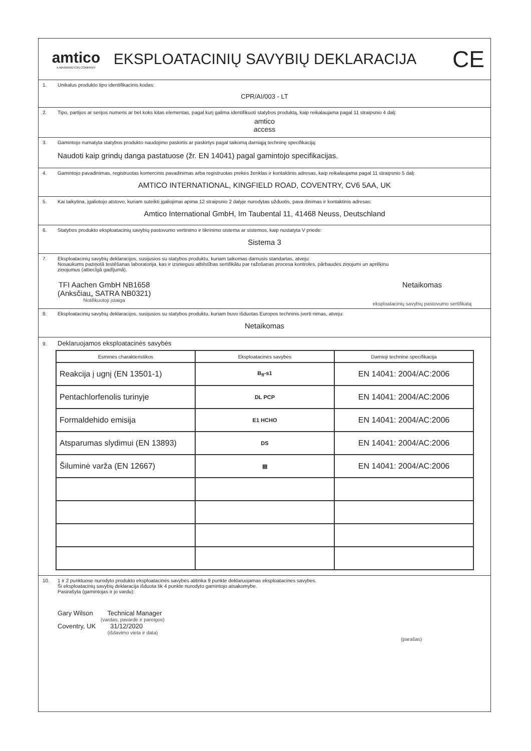amtico
A MANNINGTON COMPANY
EKSPLOATACINIŲ SAVYBIŲ DEKLARACIJA
CE
1. Unikalus produkto tipo identifikacinis kodas:
CPR/AI/003 - LT
2. Tipo, partijos ar serijos numeris ar bet koks kitas elementas, pagal kurį galima identifikuoti statybos produktą, kaip reikalaujama pagal 11 straipsnio 4 dalį:
amtico
access
3. Gamintojo numatyta statybos produkto naudojimo paskirtis ar paskirtys pagal taikomą darniąją techninę specifikaciją:
Naudoti kaip grindų danga pastatuose (žr. EN 14041) pagal gamintojo specifikacijas.
4. Gamintojo pavadinimas, registruotas komercinis pavadinimas arba registruotas prekės ženklas ir kontaktinis adresas, kaip reikalaujama pagal 11 straipsnio 5 dalį:
AMTICO INTERNATIONAL, KINGFIELD ROAD, COVENTRY, CV6 5AA, UK
5. Kai taikytina, įgaliotojo atstovo, kuriam suteikti įgaliojimai apima 12 straipsnio 2 dalyje nurodytas užduotis, pava dinimas ir kontaktinis adresas:
Amtico International GmbH, Im Taubental 11, 41468 Neuss, Deutschland
6. Statybos produkto eksploatacinių savybių pastovumo vertinimo ir tikrinimo sistema ar sistemos, kaip nustatyta V priede:
Sistema 3
7. Eksploatacinių savybių deklaracijos, susijusios su statybos produktu, kuriam taikomas darnusis standartas, atveju:
Nosaukums paziņotā testēšanas laboratorija, kas ir izsniegusi atbilstības sertifikātu par ražošanas procesa kontroles, pārbaudes ziņojumi un aprēķinu
ziņojumus (attiecīgā gadījumā).
TFI Aachen GmbH NB1658
(Anksčiau„ SATRA NB0321)
Notifikuotoji įstaiga
Netaikomas
eksploatacinių savybių pastovumo sertifikatą
8. Eksploatacinių savybių deklaracijos, susijusios su statybos produktu, kuriam buvo išduotas Europos techninis įverti nimas, atveju:
Netaikomas
9. Deklaruojamos eksploatacinės savybės
| Esminės charakteristikos | Eksploatacinės savybės | Darnioji techninė specifikacija |
| --- | --- | --- |
| Reakcija į ugnį (EN 13501-1) | B<sub>fl</sub>-s1 | EN 14041: 2004/AC:2006 |
| Pentachlorfenolis turinyje | DL PCP | EN 14041: 2004/AC:2006 |
| Formaldehido emisija | E1 HCHO | EN 14041: 2004/AC:2006 |
| Atsparumas slydimui (EN 13893) | DS | EN 14041: 2004/AC:2006 |
| Šiluminė varža (EN 12667) | ▤ | EN 14041: 2004/AC:2006 |
10. 1 ir 2 punktuose nurodyto produkto eksploatacinės savybės atitinka 9 punkte deklaruojamas eksploatacines savybes.
Ši eksploatacinių savybių deklaracija išduota tik 4 punkte nurodyto gamintojo atsakomybe.
Pasirašyta (gamintojas ir jo vardu):
Gary Wilson Technical Manager
(vardas, pavardė ir pareigos)
Coventry, UK 31/12/2020
(išdavimo vieta ir data)
(parašas)